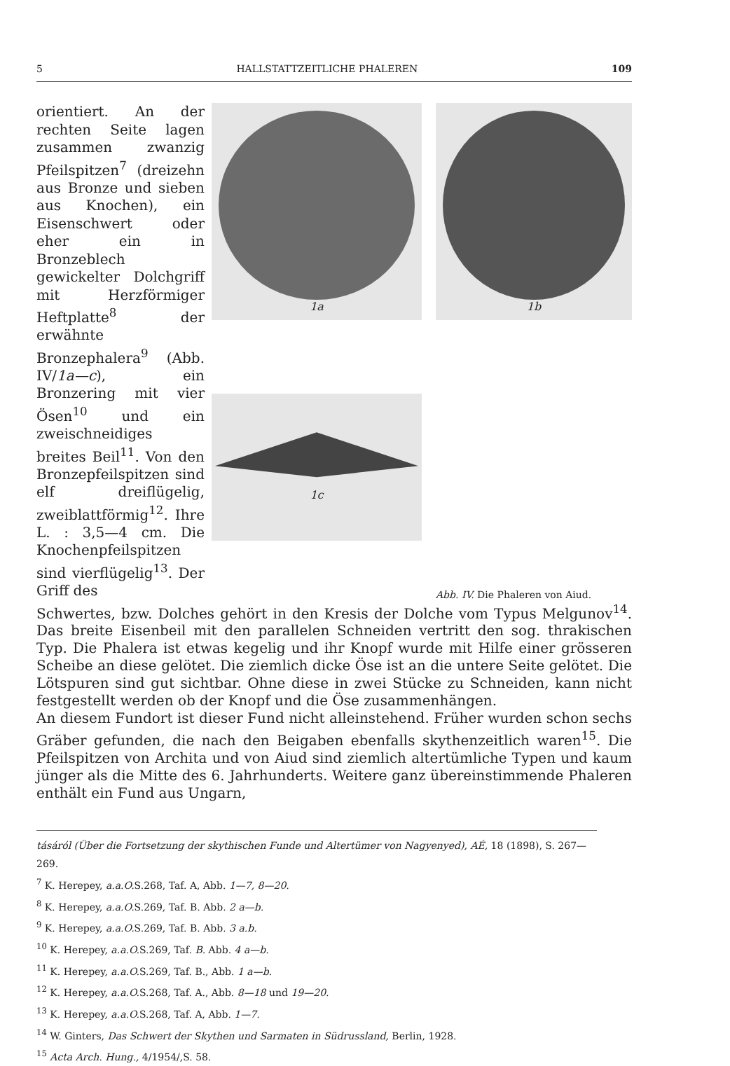5 HALLSTATTZEITLICHE PHALEREN 109
orientiert. An der rechten Seite lagen zusammen zwanzig Pfeilspitzen<sup>7</sup> (dreizehn aus Bronze und sieben aus Knochen), ein Eisenschwert oder eher ein in Bronzeblech gewickelter Dolchgriff mit Herzförmiger Heftplatte<sup>8</sup> der erwähnte Bronzephalera<sup>9</sup> (Abb. IV/1a—c), ein Bronzering mit vier Ösen<sup>10</sup> und ein zweischneidiges breites Beil<sup>11</sup>. Von den Bronzepfeilspitzen sind elf dreiflügelig, zweiblattförmig<sup>12</sup>. Ihre L. : 3,5—4 cm. Die Knochenpfeilspitzen sind vierflügelig<sup>13</sup>. Der Griff des
1a
1b
1c
Abb. IV. Die Phaleren von Aiud.
Schwertes, bzw. Dolches gehört in den Kresis der Dolche vom Typus Melgunov<sup>14</sup>. Das breite Eisenbeil mit den parallelen Schneiden vertritt den sog. thrakischen Typ. Die Phalera ist etwas kegelig und ihr Knopf wurde mit Hilfe einer grösseren Scheibe an diese gelötet. Die ziemlich dicke Öse ist an die untere Seite gelötet. Die Lötspuren sind gut sichtbar. Ohne diese in zwei Stücke zu Schneiden, kann nicht festgestellt werden ob der Knopf und die Öse zusammenhängen.
An diesem Fundort ist dieser Fund nicht alleinstehend. Früher wurden schon sechs Gräber gefunden, die nach den Beigaben ebenfalls skythenzeitlich waren<sup>15</sup>. Die Pfeilspitzen von Archita und von Aiud sind ziemlich altertümliche Typen und kaum jünger als die Mitte des 6. Jahrhunderts. Weitere ganz übereinstimmende Phaleren enthält ein Fund aus Ungarn,
tásáról (Über die Fortsetzung der skythischen Funde und Altertümer von Nagyenyed), AÉ, 18 (1898), S. 267—269.
<sup>7</sup> K. Herepey, a.a.O. S.268, Taf. A, Abb. 1—7, 8—20.
<sup>8</sup> K. Herepey, a.a.O. S.269, Taf. B. Abb. 2 a—b.
<sup>9</sup> K. Herepey, a.a.O. S.269, Taf. B. Abb. 3 a.b.
<sup>10</sup> K. Herepey, a.a.O. S.269, Taf. B. Abb. 4 a—b.
<sup>11</sup> K. Herepey, a.a.O. S.269, Taf. B., Abb. 1 a—b.
<sup>12</sup> K. Herepey, a.a.O. S.268, Taf. A., Abb. 8—18 und 19—20.
<sup>13</sup> K. Herepey, a.a.O. S.268, Taf. A, Abb. 1—7.
<sup>14</sup> W. Ginters, Das Schwert der Skythen und Sarmaten in Südrussland, Berlin, 1928.
<sup>15</sup> Acta Arch. Hung., 4/1954/,S. 58.